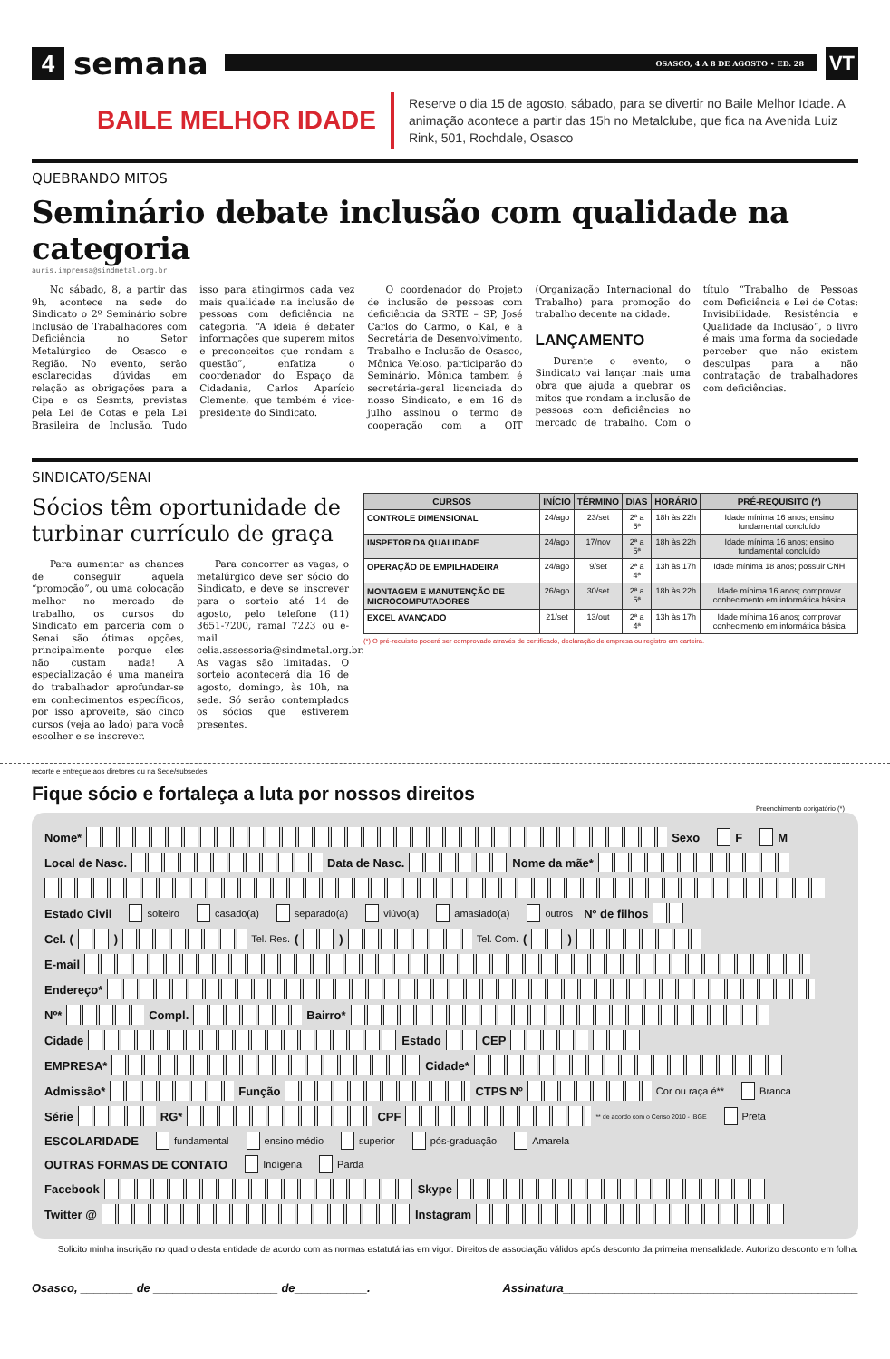4
semana
OSASCO, 4 A 8 DE AGOSTO • ED. 28
VT
BAILE MELHOR IDADE
Reserve o dia 15 de agosto, sábado, para se divertir no Baile Melhor Idade. A animação acontece a partir das 15h no Metalclube, que fica na Avenida Luiz Rink, 501, Rochdale, Osasco
QUEBRANDO MITOS
Seminário debate inclusão com qualidade na categoria
auris.imprensa@sindmetal.org.br
No sábado, 8, a partir das 9h, acontece na sede do Sindicato o 2º Seminário sobre Inclusão de Trabalhadores com Deficiência no Setor Metalúrgico de Osasco e Região. No evento, serão esclarecidas dúvidas em relação as obrigações para a Cipa e os Sesmts, previstas pela Lei de Cotas e pela Lei Brasileira de Inclusão. Tudo isso para atingirmos cada vez mais qualidade na inclusão de pessoas com deficiência na categoria. “A ideia é debater informações que superem mitos e preconceitos que rondam a questão”, enfatiza o coordenador do Espaço da Cidadania, Carlos Aparício Clemente, que também é vice-presidente do Sindicato.
O coordenador do Projeto de inclusão de pessoas com deficiência da SRTE – SP, José Carlos do Carmo, o Kal, e a Secretária de Desenvolvimento, Trabalho e Inclusão de Osasco, Mônica Veloso, participarão do Seminário. Mônica também é secretária-geral licenciada do nosso Sindicato, e em 16 de julho assinou o termo de cooperação com a OIT (Organização Internacional do Trabalho) para promoção do trabalho decente na cidade.
LANÇAMENTO
Durante o evento, o Sindicato vai lançar mais uma obra que ajuda a quebrar os mitos que rondam a inclusão de pessoas com deficiências no mercado de trabalho. Com o título “Trabalho de Pessoas com Deficiência e Lei de Cotas: Invisibilidade, Resistência e Qualidade da Inclusão”, o livro é mais uma forma da sociedade perceber que não existem desculpas para a não contratação de trabalhadores com deficiências.
SINDICATO/SENAI
Sócios têm oportunidade de turbinar currículo de graça
Para aumentar as chances de conseguir aquela “promoção”, ou uma colocação melhor no mercado de trabalho, os cursos do Sindicato em parceria com o Senai são ótimas opções, principalmente porque eles não custam nada! A especialização é uma maneira do trabalhador aprofundar-se em conhecimentos específicos, por isso aproveite, são cinco cursos (veja ao lado) para você escolher e se inscrever.
Para concorrer as vagas, o metalúrgico deve ser sócio do Sindicato, e deve se inscrever para o sorteio até 14 de agosto, pelo telefone (11) 3651-7200, ramal 7223 ou e-mail celia.assessoria@sindmetal.org.br. As vagas são limitadas. O sorteio acontecerá dia 16 de agosto, domingo, às 10h, na sede. Só serão contemplados os sócios que estiverem presentes.
| CURSOS | INÍCIO | TÉRMINO | DIAS | HORÁRIO | PRÉ-REQUISITO (*) |
| --- | --- | --- | --- | --- | --- |
| CONTROLE DIMENSIONAL | 24/ago | 23/set | 2ª a 5ª | 18h às 22h | Idade mínima 16 anos; ensino fundamental concluído |
| INSPETOR DA QUALIDADE | 24/ago | 17/nov | 2ª a 5ª | 18h às 22h | Idade mínima 16 anos; ensino fundamental concluído |
| OPERAÇÃO DE EMPILHADEIRA | 24/ago | 9/set | 2ª a 4ª | 13h às 17h | Idade mínima 18 anos; possuir CNH |
| MONTAGEM E MANUTENÇÃO DE MICROCOMPUTADORES | 26/ago | 30/set | 2ª a 5ª | 18h às 22h | Idade mínima 16 anos; comprovar conhecimento em informática básica |
| EXCEL AVANÇADO | 21/set | 13/out | 2ª a 4ª | 13h às 17h | Idade mínima 16 anos; comprovar conhecimento em informática básica |
(*) O pré-requisito poderá ser comprovado através de certificado, declaração de empresa ou registro em carteira.
recorte e entregue aos diretores ou na Sede/subsedes
Fique sócio e fortaleça a luta por nossos direitos
Preenchimento obrigatório (*)
Nome* Sexo F M
Local de Nasc. Data de Nasc. Nome da mãe*
Estado Civil solteiro casado(a) separado(a) viúvo(a) amasiado(a) outros Nº de filhos
Cel. ( ) Tel. Res. ( ) Tel. Com. ( )
E-mail
Endereço*
Nº* Compl. Bairro*
Cidade Estado CEP
EMPRESA* Cidade*
Admissão* Função CTPS Nº Cor ou raça é** Branca
Série RG* CPF ** de acordo com o Censo 2010 - IBGE Preta
ESCOLARIDADE fundamental ensino médio superior pós-graduação Amarela
OUTRAS FORMAS DE CONTATO Indígena Parda
Facebook Skype
Twitter @ Instagram
Solicito minha inscrição no quadro desta entidade de acordo com as normas estatutárias em vigor. Direitos de associação válidos após desconto da primeira mensalidade. Autorizo desconto em folha.
Osasco, ________ de ___________________ de___________. Assinatura_____________________________________________